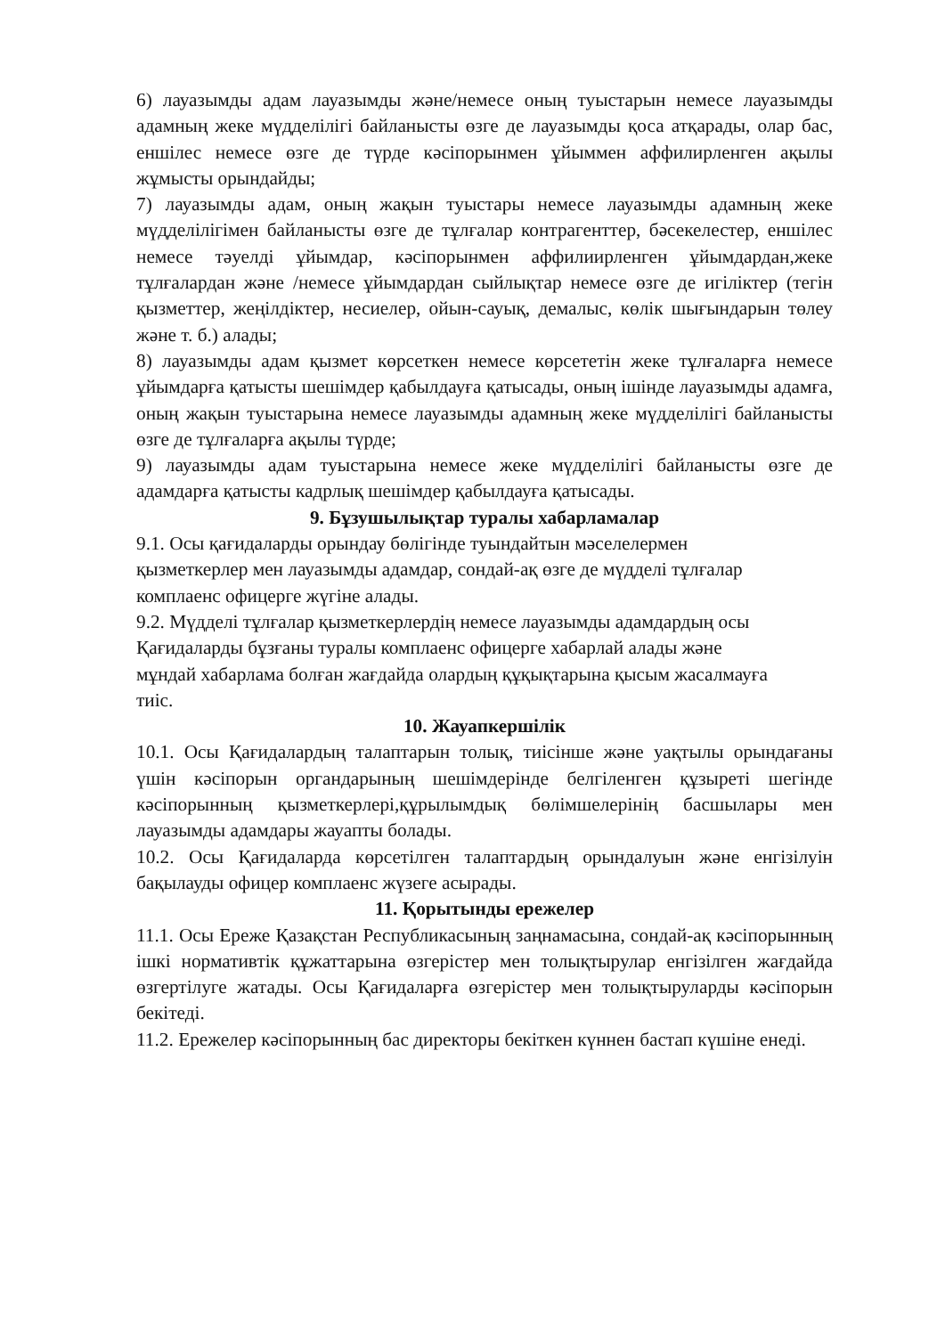6) лауазымды адам лауазымды және/немесе оның туыстарын немесе лауазымды адамның жеке мүдделілігі байланысты өзге де лауазымды қоса атқарады, олар бас, еншілес немесе өзге де түрде кәсіпорынмен ұйыммен аффилирленген ақылы жұмысты орындайды;
7) лауазымды адам, оның жақын туыстары немесе лауазымды адамның жеке мүдделілігімен байланысты өзге де тұлғалар контрагенттер, бәсекелестер, еншілес немесе тәуелді ұйымдар, кәсіпорынмен аффилиирленген ұйымдардан,жеке тұлғалардан және /немесе ұйымдардан сыйлықтар немесе өзге де игіліктер (тегін қызметтер, жеңілдіктер, несиелер, ойын-сауық, демалыс, көлік шығындарын төлеу және т. б.) алады;
8) лауазымды адам қызмет көрсеткен немесе көрсететін жеке тұлғаларға немесе ұйымдарға қатысты шешімдер қабылдауға қатысады, оның ішінде лауазымды адамға, оның жақын туыстарына немесе лауазымды адамның жеке мүдделілігі байланысты өзге де тұлғаларға ақылы түрде;
9) лауазымды адам туыстарына немесе жеке мүдделілігі байланысты өзге де адамдарға қатысты кадрлық шешімдер қабылдауға қатысады.
9. Бұзушылықтар туралы хабарламалар
9.1. Осы қағидаларды орындау бөлігінде туындайтын мәселелермен
қызметкерлер мен лауазымды адамдар, сондай-ақ өзге де мүдделі тұлғалар
комплаенс офицерге жүгіне алады.
9.2. Мүдделі тұлғалар қызметкерлердің немесе лауазымды адамдардың осы
Қағидаларды бұзғаны туралы комплаенс офицерге хабарлай алады және
мұндай хабарлама болған жағдайда олардың құқықтарына қысым жасалмауға
тиіс.
10. Жауапкершілік
10.1. Осы Қағидалардың талаптарын толық, тиісінше және уақтылы орындағаны үшін кәсіпорын органдарының шешімдерінде белгіленген құзыреті шегінде кәсіпорынның қызметкерлері,құрылымдық бөлімшелерінің басшылары мен лауазымды адамдары жауапты болады.
10.2. Осы Қағидаларда көрсетілген талаптардың орындалуын және енгізілуін бақылауды офицер комплаенс жүзеге асырады.
11. Қорытынды ережелер
11.1. Осы Ереже Қазақстан Республикасының заңнамасына, сондай-ақ кәсіпорынның ішкі нормативтік құжаттарына өзгерістер мен толықтырулар енгізілген жағдайда өзгертілуге жатады. Осы Қағидаларға өзгерістер мен толықтыруларды кәсіпорын бекітеді.
11.2. Ережелер кәсіпорынның бас директоры бекіткен күннен бастап күшіне енеді.